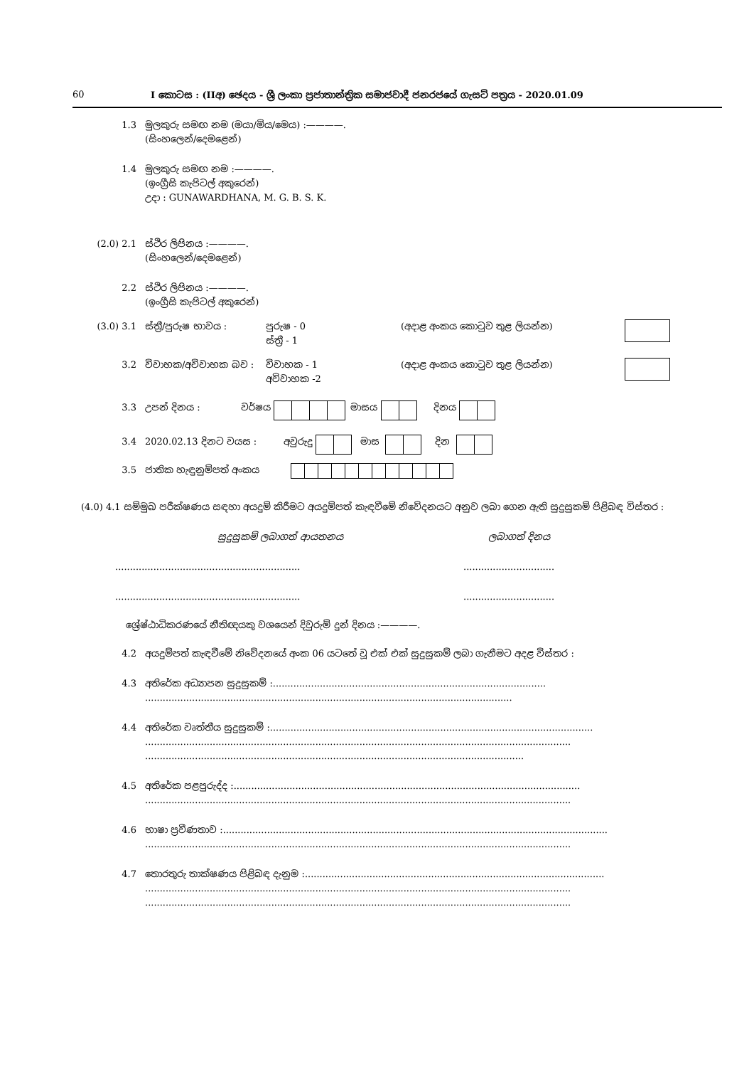60 I කොටස : (IIඅ) ඡෙදය - ශ්‍රී ලංකා ප්‍රජාතාන්ත්‍රික සමාජවාදී ජනරජයේ ගැසට් පත්‍රය - 2020.01.09
1.3 මුලකුරු සමඟ නම (මයා/මිය/මෙය) :————.
(සිංහලෙන්/දෙමළෙන්)
1.4 මුලකුරු සමඟ නම :————.
(ඉංග්‍රීසි කැපිටල් අකුරෙන්)
උදා : GUNAWARDHANA, M. G. B. S. K.
(2.0) 2.1 ස්ථිර ලිපිනය :————.
(සිංහලෙන්/දෙමළෙන්)
2.2 ස්ථිර ලිපිනය :————.
(ඉංග්‍රීසි කැපිටල් අකුරෙන්)
(3.0) 3.1 ස්ත්‍රී/පුරුෂ භාවය : පුරුෂ - 0
ස්ත්‍රී - 1 (අදාළ අංකය කොටුව තුළ ලියන්න)
3.2 විවාහක/අවිවාහක බව : විවාහක - 1
අවිවාහක -2 (අදාළ අංකය කොටුව තුළ ලියන්න)
3.3 උපන් දිනය : වර්ෂය මාසය දිනය
3.4 2020.02.13 දිනට වයස : අවුරුදු මාස දින
3.5 ජාතික හැඳුනුම්පත් අංකය
(4.0) 4.1 සම්මුඛ පරීක්ෂණය සඳහා අයදුම් කිරීමට අයදුම්පත් කැඳවීමේ නිවේදනයට අනුව ලබා ගෙන ඇති සුදුසුකම් පිළිබඳ විස්තර :
සුදුසුකම් ලබාගත් ආයතනය ලබාගත් දිනය
..............................................................................................
..............................................................................................
ශ්‍රේෂ්ඨාධිකරණයේ නීතිඥයකු වශයෙන් දිවුරුම් දුන් දිනය :————.
4.2 අයදුම්පත් කැඳවීමේ නිවේදනයේ අංක 06 යටතේ වූ එක් එක් සුදුසුකම් ලබා ගැනීමට අදළ විස්තර :
4.3 අතිරේක අධ්‍යාපන සුදුසුකම් :.............................................................................................
.............................................................................................................................
4.4 අතිරේක වෘත්තීය සුදුසුකම් :..............................................................................................................
.................................................................................................................................................
.................................................................................................................................
4.5 අතිරේක පළපුරුද්ද :......................................................................................................................
.................................................................................................................................................
4.6 භාෂා ප්‍රවීණතාව :...................................................................................................................................
.................................................................................................................................................
4.7 තොරතුරු තාක්ෂණය පිළිබඳ දැනුම :......................................................................................................
.................................................................................................................................................
.................................................................................................................................................